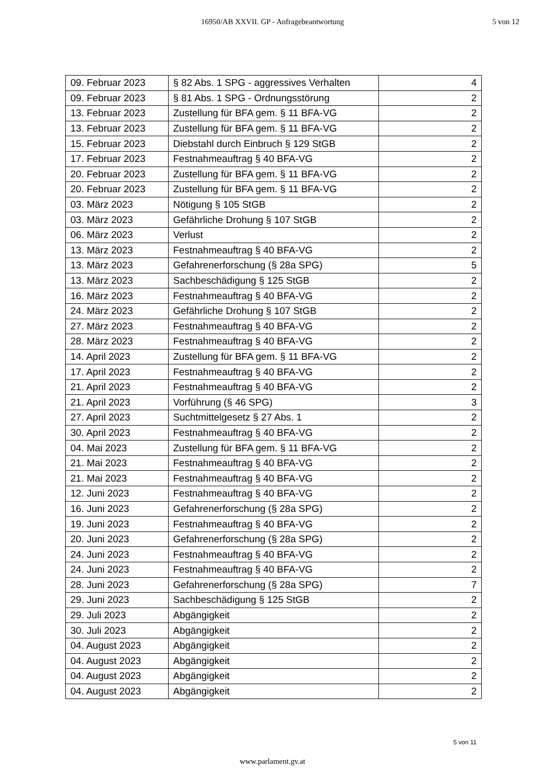16950/AB XXVII. GP - Anfragebeantwortung
5 von 12
| 09. Februar 2023 | § 82 Abs. 1 SPG - aggressives Verhalten | 4 |
| 09. Februar 2023 | § 81 Abs. 1 SPG - Ordnungsstörung | 2 |
| 13. Februar 2023 | Zustellung für BFA gem. § 11 BFA-VG | 2 |
| 13. Februar 2023 | Zustellung für BFA gem. § 11 BFA-VG | 2 |
| 15. Februar 2023 | Diebstahl durch Einbruch § 129 StGB | 2 |
| 17. Februar 2023 | Festnahmeauftrag § 40 BFA-VG | 2 |
| 20. Februar 2023 | Zustellung für BFA gem. § 11 BFA-VG | 2 |
| 20. Februar 2023 | Zustellung für BFA gem. § 11 BFA-VG | 2 |
| 03. März 2023 | Nötigung § 105 StGB | 2 |
| 03. März 2023 | Gefährliche Drohung § 107 StGB | 2 |
| 06. März 2023 | Verlust | 2 |
| 13. März 2023 | Festnahmeauftrag § 40 BFA-VG | 2 |
| 13. März 2023 | Gefahrenerforschung (§ 28a SPG) | 5 |
| 13. März 2023 | Sachbeschädigung § 125 StGB | 2 |
| 16. März 2023 | Festnahmeauftrag § 40 BFA-VG | 2 |
| 24. März 2023 | Gefährliche Drohung § 107 StGB | 2 |
| 27. März 2023 | Festnahmeauftrag § 40 BFA-VG | 2 |
| 28. März 2023 | Festnahmeauftrag § 40 BFA-VG | 2 |
| 14. April 2023 | Zustellung für BFA gem. § 11 BFA-VG | 2 |
| 17. April 2023 | Festnahmeauftrag § 40 BFA-VG | 2 |
| 21. April 2023 | Festnahmeauftrag § 40 BFA-VG | 2 |
| 21. April 2023 | Vorführung (§ 46 SPG) | 3 |
| 27. April 2023 | Suchtmittelgesetz § 27 Abs. 1 | 2 |
| 30. April 2023 | Festnahmeauftrag § 40 BFA-VG | 2 |
| 04. Mai 2023 | Zustellung für BFA gem. § 11 BFA-VG | 2 |
| 21. Mai 2023 | Festnahmeauftrag § 40 BFA-VG | 2 |
| 21. Mai 2023 | Festnahmeauftrag § 40 BFA-VG | 2 |
| 12. Juni 2023 | Festnahmeauftrag § 40 BFA-VG | 2 |
| 16. Juni 2023 | Gefahrenerforschung (§ 28a SPG) | 2 |
| 19. Juni 2023 | Festnahmeauftrag § 40 BFA-VG | 2 |
| 20. Juni 2023 | Gefahrenerforschung (§ 28a SPG) | 2 |
| 24. Juni 2023 | Festnahmeauftrag § 40 BFA-VG | 2 |
| 24. Juni 2023 | Festnahmeauftrag § 40 BFA-VG | 2 |
| 28. Juni 2023 | Gefahrenerforschung (§ 28a SPG) | 7 |
| 29. Juni 2023 | Sachbeschädigung § 125 StGB | 2 |
| 29. Juli 2023 | Abgängigkeit | 2 |
| 30. Juli 2023 | Abgängigkeit | 2 |
| 04. August 2023 | Abgängigkeit | 2 |
| 04. August 2023 | Abgängigkeit | 2 |
| 04. August 2023 | Abgängigkeit | 2 |
| 04. August 2023 | Abgängigkeit | 2 |
5 von 11
www.parlament.gv.at